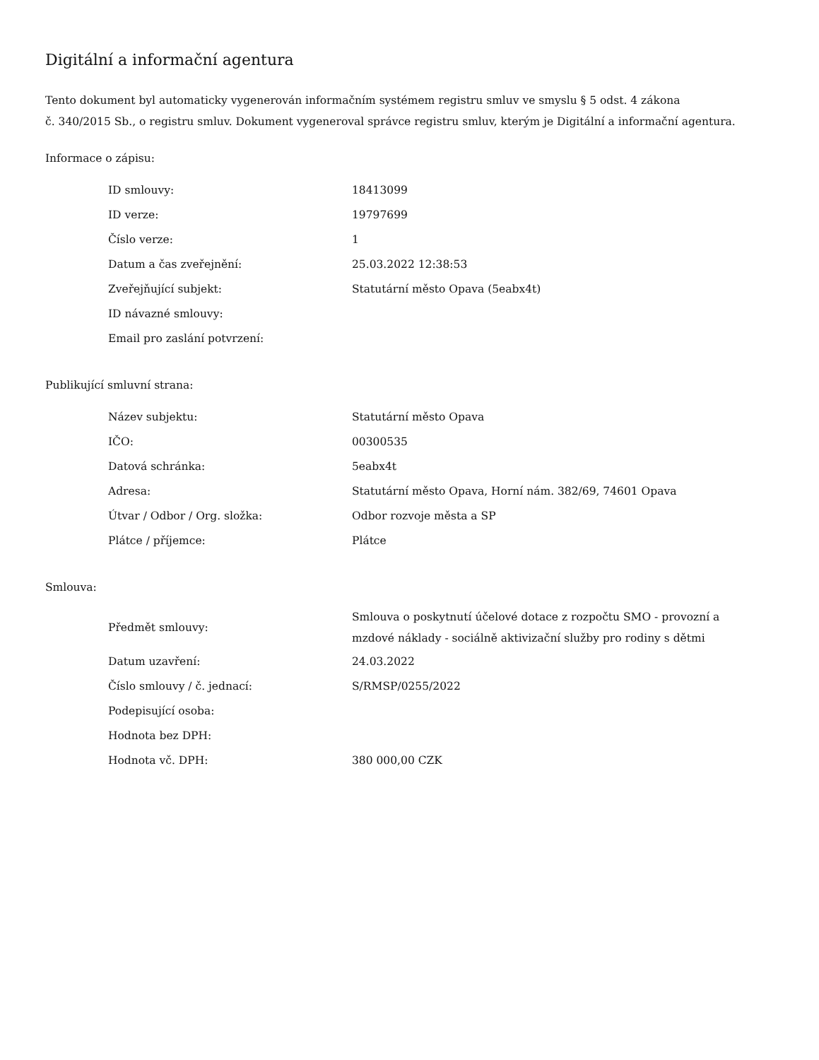Digitální a informační agentura
Tento dokument byl automaticky vygenerován informačním systémem registru smluv ve smyslu § 5 odst. 4 zákona
č. 340/2015 Sb., o registru smluv. Dokument vygeneroval správce registru smluv, kterým je Digitální a informační agentura.
Informace o zápisu:
| ID smlouvy: | 18413099 |
| ID verze: | 19797699 |
| Číslo verze: | 1 |
| Datum a čas zveřejnění: | 25.03.2022 12:38:53 |
| Zveřejňující subjekt: | Statutární město Opava (5eabx4t) |
| ID návazné smlouvy: | |
| Email pro zaslání potvrzení: | |
Publikující smluvní strana:
| Název subjektu: | Statutární město Opava |
| IČO: | 00300535 |
| Datová schránka: | 5eabx4t |
| Adresa: | Statutární město Opava, Horní nám. 382/69, 74601 Opava |
| Útvar / Odbor / Org. složka: | Odbor rozvoje města a SP |
| Plátce / příjemce: | Plátce |
Smlouva:
| Předmět smlouvy: | Smlouva o poskytnutí účelové dotace z rozpočtu SMO - provozní a mzdové náklady - sociálně aktivizační služby pro rodiny s dětmi |
| Datum uzavření: | 24.03.2022 |
| Číslo smlouvy / č. jednací: | S/RMSP/0255/2022 |
| Podepisující osoba: | |
| Hodnota bez DPH: | |
| Hodnota vč. DPH: | 380 000,00 CZK |